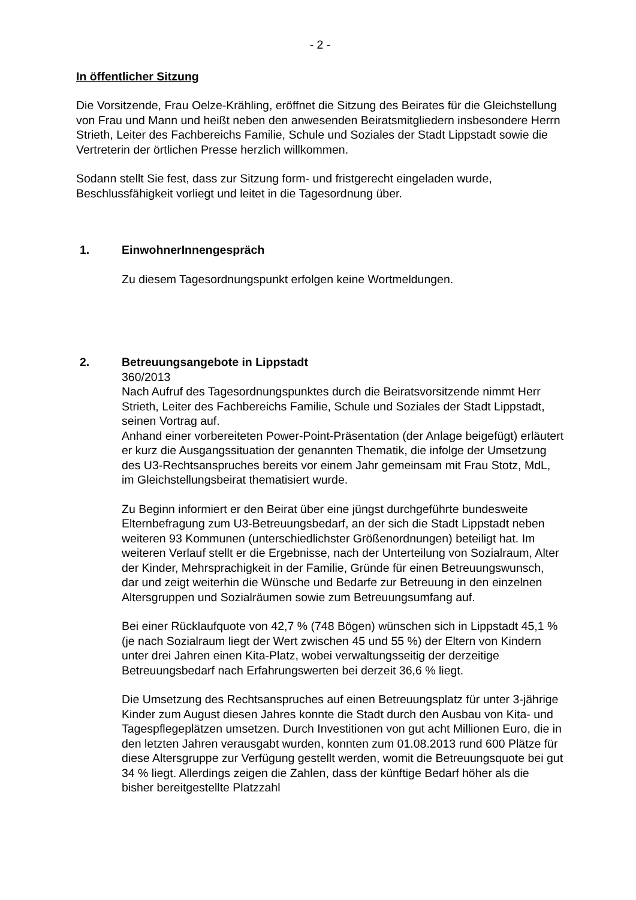- 2 -
In öffentlicher Sitzung
Die Vorsitzende, Frau Oelze-Krähling, eröffnet die Sitzung des Beirates für die Gleichstellung von Frau und Mann und heißt neben den anwesenden Beiratsmitgliedern insbesondere Herrn Strieth, Leiter des Fachbereichs Familie, Schule und Soziales der Stadt Lippstadt sowie die Vertreterin der örtlichen Presse herzlich willkommen.
Sodann stellt Sie fest, dass zur Sitzung form- und fristgerecht eingeladen wurde, Beschlussfähigkeit vorliegt und leitet in die Tagesordnung über.
1. EinwohnerInnengespräch
Zu diesem Tagesordnungspunkt erfolgen keine Wortmeldungen.
2. Betreuungsangebote in Lippstadt
360/2013
Nach Aufruf des Tagesordnungspunktes durch die Beiratsvorsitzende nimmt Herr Strieth, Leiter des Fachbereichs Familie, Schule und Soziales der Stadt Lippstadt, seinen Vortrag auf.
Anhand einer vorbereiteten Power-Point-Präsentation (der Anlage beigefügt) erläutert er kurz die Ausgangssituation der genannten Thematik, die infolge der Umsetzung des U3-Rechtsanspruches bereits vor einem Jahr gemeinsam mit Frau Stotz, MdL, im Gleichstellungsbeirat thematisiert wurde.
Zu Beginn informiert er den Beirat über eine jüngst durchgeführte bundesweite Elternbefragung zum U3-Betreuungsbedarf, an der sich die Stadt Lippstadt neben weiteren 93 Kommunen (unterschiedlichster Größenordnungen) beteiligt hat. Im weiteren Verlauf stellt er die Ergebnisse, nach der Unterteilung von Sozialraum, Alter der Kinder, Mehrsprachigkeit in der Familie, Gründe für einen Betreuungswunsch, dar und zeigt weiterhin die Wünsche und Bedarfe zur Betreuung in den einzelnen Altersgruppen und Sozialräumen sowie zum Betreuungsumfang auf.
Bei einer Rücklaufquote von 42,7 % (748 Bögen) wünschen sich in Lippstadt 45,1 % (je nach Sozialraum liegt der Wert zwischen 45 und 55 %) der Eltern von Kindern unter drei Jahren einen Kita-Platz, wobei verwaltungsseitig der derzeitige Betreuungsbedarf nach Erfahrungswerten bei derzeit 36,6 % liegt.
Die Umsetzung des Rechtsanspruches auf einen Betreuungsplatz für unter 3-jährige Kinder zum August diesen Jahres konnte die Stadt durch den Ausbau von Kita- und Tagespflegeplätzen umsetzen. Durch Investitionen von gut acht Millionen Euro, die in den letzten Jahren verausgabt wurden, konnten zum 01.08.2013 rund 600 Plätze für diese Altersgruppe zur Verfügung gestellt werden, womit die Betreuungsquote bei gut 34 % liegt. Allerdings zeigen die Zahlen, dass der künftige Bedarf höher als die bisher bereitgestellte Platzzahl